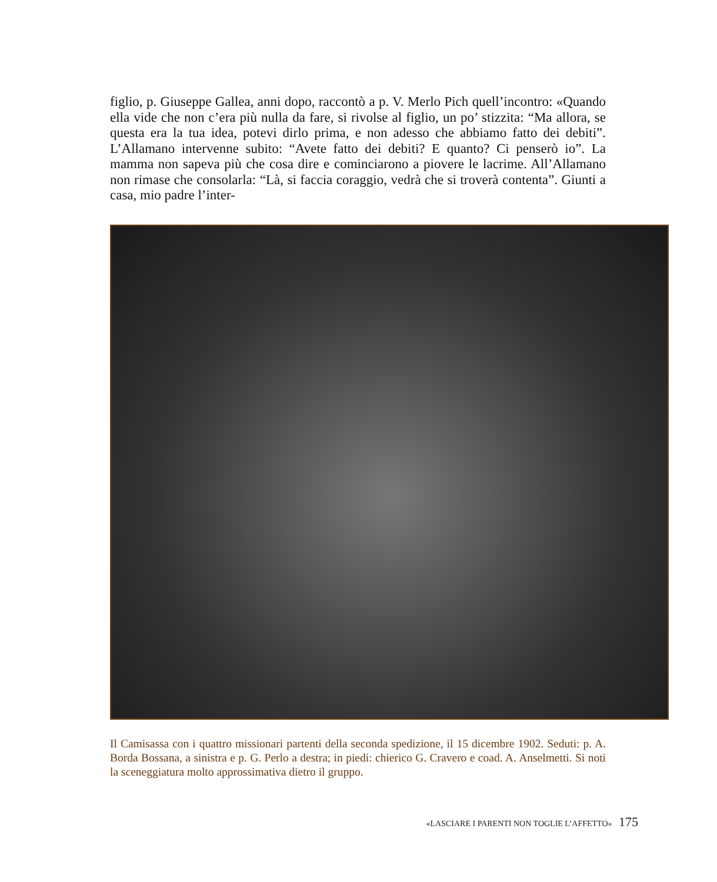figlio, p. Giuseppe Gallea, anni dopo, raccontò a p. V. Merlo Pich quell’incontro: «Quando ella vide che non c’era più nulla da fare, si rivolse al figlio, un po’ stizzita: “Ma allora, se questa era la tua idea, potevi dirlo prima, e non adesso che abbiamo fatto dei debiti”. L’Allamano intervenne subito: “Avete fatto dei debiti? E quanto? Ci penserò io”. La mamma non sapeva più che cosa dire e cominciarono a piovere le lacrime. All’Allamano non rimase che consolarla: “Là, si faccia coraggio, vedrà che si troverà contenta”. Giunti a casa, mio padre l’inter-
Il Camisassa con i quattro missionari partenti della seconda spedizione, il 15 dicembre 1902. Seduti: p. A. Borda Bossana, a sinistra e p. G. Perlo a destra; in piedi: chierico G. Cravero e coad. A. Anselmetti. Si noti la sceneggiatura molto approssimativa dietro il gruppo.
«LASCIARE I PARENTI NON TOGLIE L’AFFETTO» 175